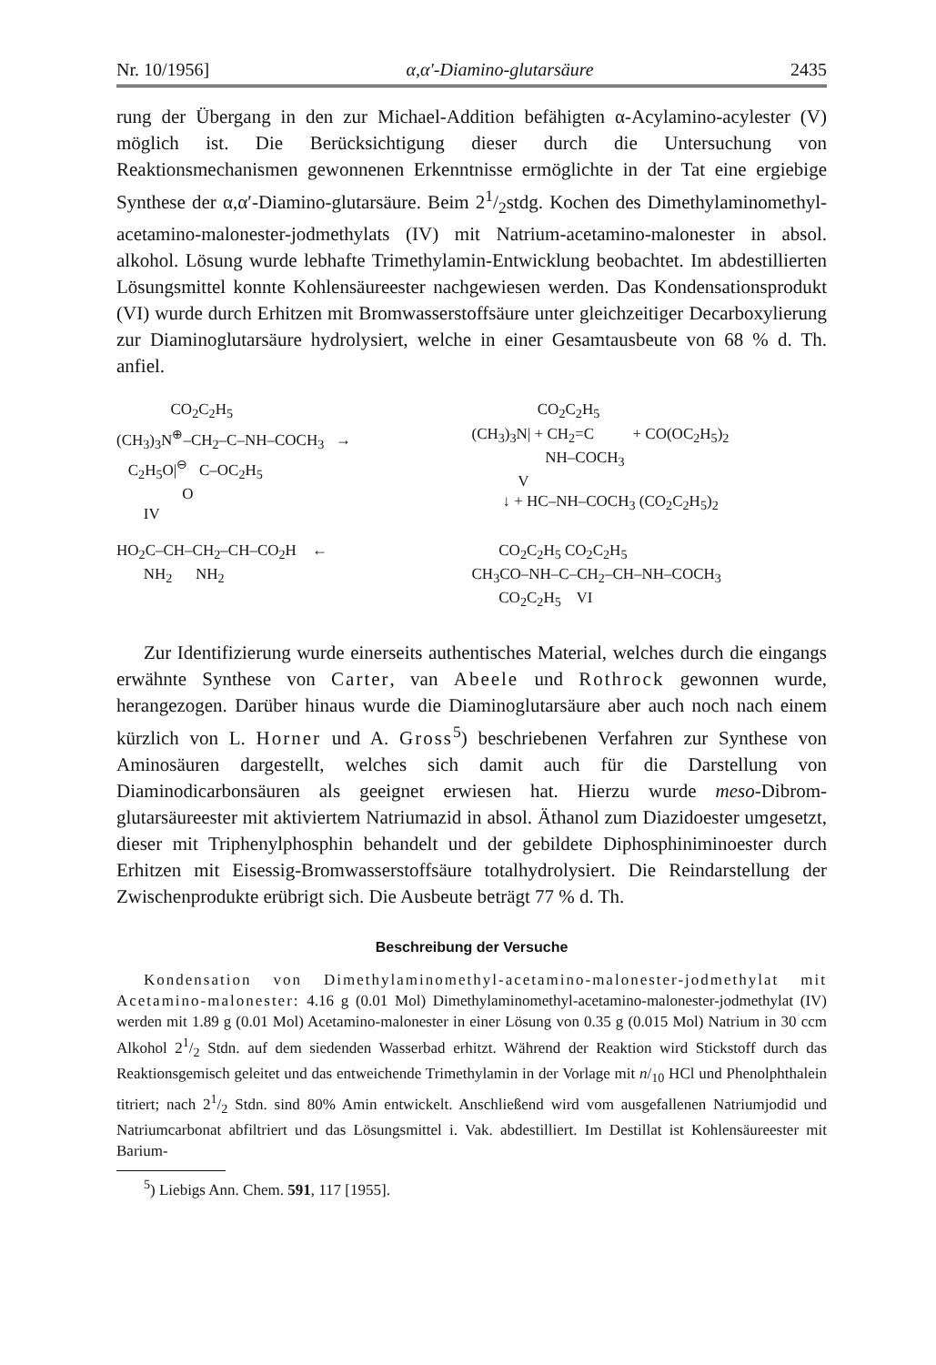Nr. 10/1956] α,α′-Diamino-glutarsäure 2435
rung der Übergang in den zur Michael-Addition befähigten α-Acylamino-acylester (V) möglich ist. Die Berücksichtigung dieser durch die Untersuchung von Reaktionsmechanismen gewonnenen Erkenntnisse ermöglichte in der Tat eine ergiebige Synthese der α,α′-Diamino-glutarsäure. Beim 21/2stdg. Kochen des Dimethylaminomethyl-acetamino-malonester-jodmethylats (IV) mit Natrium-acetamino-malonester in absol. alkohol. Lösung wurde lebhafte Trimethylamin-Entwicklung beobachtet. Im abdestillierten Lösungsmittel konnte Kohlensäureester nachgewiesen werden. Das Kondensationsprodukt (VI) wurde durch Erhitzen mit Bromwasserstoffsäure unter gleichzeitiger Decarboxylierung zur Diaminoglutarsäure hydrolysiert, welche in einer Gesamtausbeute von 68 % d. Th. anfiel.
CO<sub>2</sub>C<sub>2</sub>H<sub>5</sub> (CH<sub>3</sub>)<sub>3</sub>N<sup>⊕</sup>–CH<sub>2</sub>–C–NH–COCH<sub>3</sub> → C<sub>2</sub>H<sub>5</sub>O|<sup>⊖</sup> C–OC<sub>2</sub>H<sub>5</sub> O IV
CO<sub>2</sub>C<sub>2</sub>H<sub>5</sub> (CH<sub>3</sub>)<sub>3</sub>N| + CH<sub>2</sub>=C + CO(OC<sub>2</sub>H<sub>5</sub>)<sub>2</sub> NH–COCH<sub>3</sub> V ↓ + HC–NH–COCH<sub>3</sub> (CO<sub>2</sub>C<sub>2</sub>H<sub>5</sub>)<sub>2</sub>
HO<sub>2</sub>C–CH–CH<sub>2</sub>–CH–CO<sub>2</sub>H ← NH<sub>2</sub> NH<sub>2</sub>
CO<sub>2</sub>C<sub>2</sub>H<sub>5</sub> CO<sub>2</sub>C<sub>2</sub>H<sub>5</sub> CH<sub>3</sub>CO–NH–C–CH<sub>2</sub>–CH–NH–COCH<sub>3</sub> CO<sub>2</sub>C<sub>2</sub>H<sub>5</sub> VI
Zur Identifizierung wurde einerseits authentisches Material, welches durch die eingangs erwähnte Synthese von Carter, van Abeele und Rothrock gewonnen wurde, herangezogen. Darüber hinaus wurde die Diaminoglutarsäure aber auch noch nach einem kürzlich von L. Horner und A. Gross<sup>5</sup>) beschriebenen Verfahren zur Synthese von Aminosäuren dargestellt, welches sich damit auch für die Darstellung von Diaminodicarbonsäuren als geeignet erwiesen hat. Hierzu wurde meso-Dibrom-glutarsäureester mit aktiviertem Natriumazid in absol. Äthanol zum Diazidoester umgesetzt, dieser mit Triphenylphosphin behandelt und der gebildete Diphosphiniminoester durch Erhitzen mit Eisessig-Bromwasserstoffsäure totalhydrolysiert. Die Reindarstellung der Zwischenprodukte erübrigt sich. Die Ausbeute beträgt 77 % d. Th.
Beschreibung der Versuche
Kondensation von Dimethylaminomethyl-acetamino-malonester-jodmethylat mit Acetamino-malonester: 4.16 g (0.01 Mol) Dimethylaminomethyl-acetamino-malonester-jodmethylat (IV) werden mit 1.89 g (0.01 Mol) Acetamino-malonester in einer Lösung von 0.35 g (0.015 Mol) Natrium in 30 ccm Alkohol 21/2 Stdn. auf dem siedenden Wasserbad erhitzt. Während der Reaktion wird Stickstoff durch das Reaktionsgemisch geleitet und das entweichende Trimethylamin in der Vorlage mit n/<sub>10</sub> HCl und Phenolphthalein titriert; nach 21/2 Stdn. sind 80% Amin entwickelt. Anschließend wird vom ausgefallenen Natriumjodid und Natriumcarbonat abfiltriert und das Lösungsmittel i. Vak. abdestilliert. Im Destillat ist Kohlensäureester mit Barium-
<sup>5</sup>) Liebigs Ann. Chem. 591, 117 [1955].